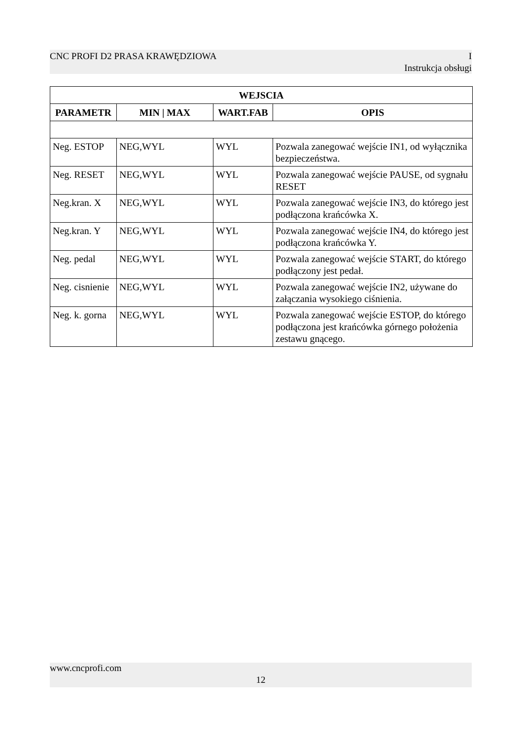CNC PROFI D2 PRASA KRAWĘDZIOWA I
Instrukcja obsługi
| WEJSCIA | | | |
| --- | --- | --- | --- |
| PARAMETR | MIN / MAX | WART.FAB | OPIS |
| Neg. ESTOP | NEG,WYL | WYL | Pozwala zanegować wejście IN1, od wyłącznika bezpieczeństwa. |
| Neg. RESET | NEG,WYL | WYL | Pozwala zanegować wejście PAUSE, od sygnału RESET |
| Neg.kran. X | NEG,WYL | WYL | Pozwala zanegować wejście IN3, do którego jest podłączona krańcówka X. |
| Neg.kran. Y | NEG,WYL | WYL | Pozwala zanegować wejście IN4, do którego jest podłączona krańcówka Y. |
| Neg. pedal | NEG,WYL | WYL | Pozwala zanegować wejście START, do którego podłączony jest pedał. |
| Neg. cisnienie | NEG,WYL | WYL | Pozwala zanegować wejście IN2, używane do załączania wysokiego ciśnienia. |
| Neg. k. gorna | NEG,WYL | WYL | Pozwala zanegować wejście ESTOP, do którego podłączona jest krańcówka górnego położenia zestawu gnącego. |
www.cncprofi.com
12